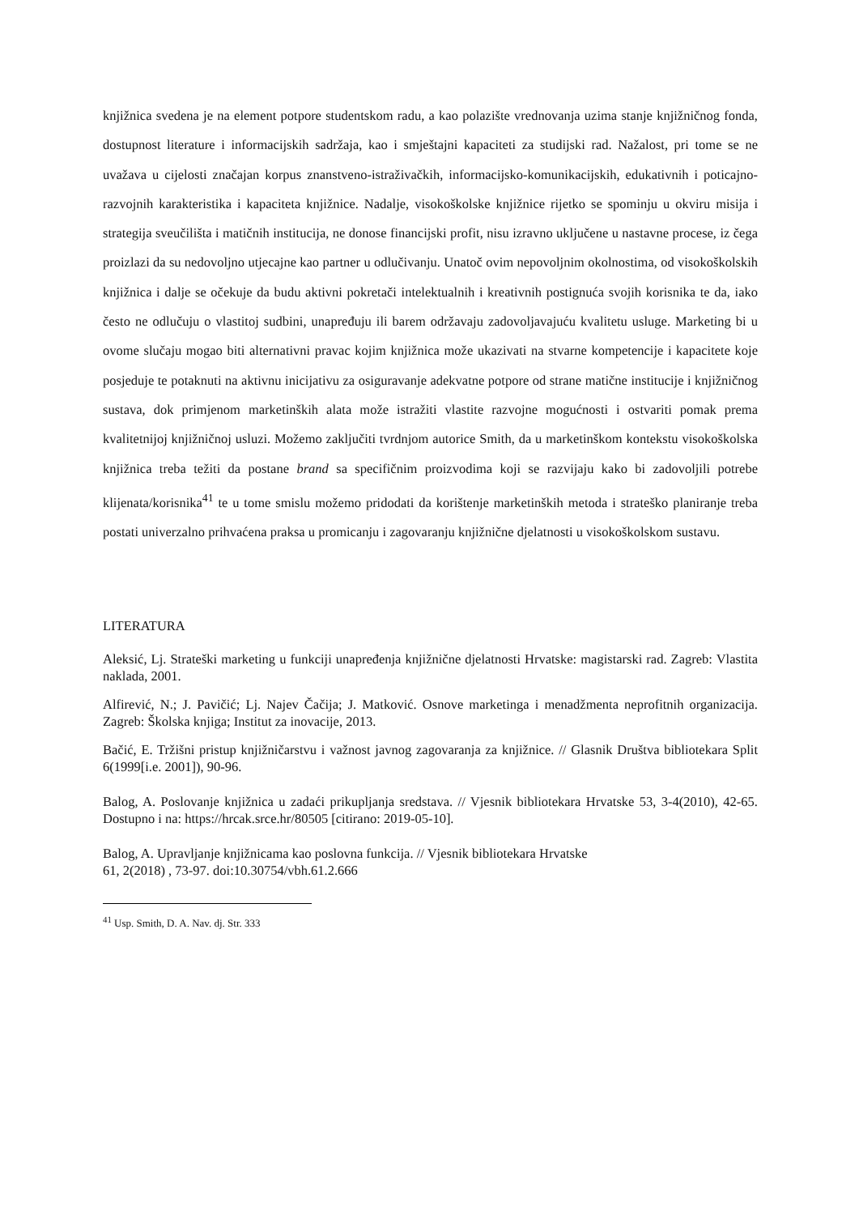knjižnica svedena je na element potpore studentskom radu, a kao polazište vrednovanja uzima stanje knjižničnog fonda, dostupnost literature i informacijskih sadržaja, kao i smještajni kapaciteti za studijski rad. Nažalost, pri tome se ne uvažava u cijelosti značajan korpus znanstveno-istraživačkih, informacijsko-komunikacijskih, edukativnih i poticajno-razvojnih karakteristika i kapaciteta knjižnice. Nadalje, visokoškolske knjižnice rijetko se spominju u okviru misija i strategija sveučilišta i matičnih institucija, ne donose financijski profit, nisu izravno uključene u nastavne procese, iz čega proizlazi da su nedovoljno utjecajne kao partner u odlučivanju. Unatoč ovim nepovoljnim okolnostima, od visokoškolskih knjižnica i dalje se očekuje da budu aktivni pokretači intelektualnih i kreativnih postignuća svojih korisnika te da, iako često ne odlučuju o vlastitoj sudbini, unapređuju ili barem održavaju zadovoljavajuću kvalitetu usluge. Marketing bi u ovome slučaju mogao biti alternativni pravac kojim knjižnica može ukazivati na stvarne kompetencije i kapacitete koje posjeduje te potaknuti na aktivnu inicijativu za osiguravanje adekvatne potpore od strane matične institucije i knjižničnog sustava, dok primjenom marketinških alata može istražiti vlastite razvojne mogućnosti i ostvariti pomak prema kvalitetnijoj knjižničnoj usluzi. Možemo zaključiti tvrdnjom autorice Smith, da u marketinškom kontekstu visokoškolska knjižnica treba težiti da postane brand sa specifičnim proizvodima koji se razvijaju kako bi zadovoljili potrebe klijenata/korisnika<sup>41</sup> te u tome smislu možemo pridodati da korištenje marketinških metoda i strateško planiranje treba postati univerzalno prihvaćena praksa u promicanju i zagovaranju knjižnične djelatnosti u visokoškolskom sustavu.
LITERATURA
Aleksić, Lj. Strateški marketing u funkciji unapređenja knjižnične djelatnosti Hrvatske: magistarski rad. Zagreb: Vlastita naklada, 2001.
Alfirević, N.; J. Pavičić; Lj. Najev Čačija; J. Matković. Osnove marketinga i menadžmenta neprofitnih organizacija. Zagreb: Školska knjiga; Institut za inovacije, 2013.
Bačić, E. Tržišni pristup knjižničarstvu i važnost javnog zagovaranja za knjižnice. // Glasnik Društva bibliotekara Split 6(1999[i.e. 2001]), 90-96.
Balog, A. Poslovanje knjižnica u zadaći prikupljanja sredstava. // Vjesnik bibliotekara Hrvatske 53, 3-4(2010), 42-65. Dostupno i na: https://hrcak.srce.hr/80505 [citirano: 2019-05-10].
Balog, A. Upravljanje knjižnicama kao poslovna funkcija. // Vjesnik bibliotekara Hrvatske
61, 2(2018) , 73-97. doi:10.30754/vbh.61.2.666
<sup>41</sup> Usp. Smith, D. A. Nav. dj. Str. 333